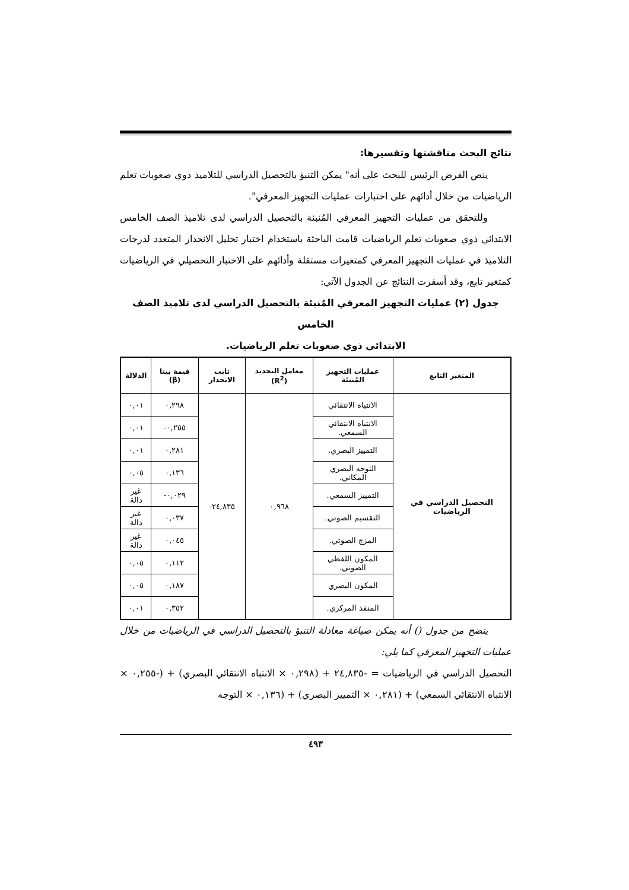نتائج البحث مناقشتها وتفسيرها:
ينص الفرض الرئيس للبحث على أنه" يمكن التنبؤ بالتحصيل الدراسي للتلاميذ ذوي صعوبات تعلم الرياضيات من خلال أدائهم على اختبارات عمليات التجهيز المعرفي".
وللتحقق من عمليات التجهيز المعرفي المُنبئة بالتحصيل الدراسي لدى تلاميذ الصف الخامس الابتدائي ذوي صعوبات تعلم الرياضيات قامت الباحثة باستخدام اختبار تحليل الانحدار المتعدد لدرجات التلاميذ في عمليات التجهيز المعرفي كمتغيرات مستقلة وأدائهم على الاختبار التحصيلي في الرياضيات كمتغير تابع، وقد أسفرت النتائج عن الجدول الآتي:
جدول (٢) عمليات التجهيز المعرفي المُنبئة بالتحصيل الدراسي لدى تلاميذ الصف الخامس
الابتدائي ذوي صعوبات تعلم الرياضيات.
| المتغير التابع | عمليات التجهيز المُنبئة | معامل التحديد (R<sup>2</sup>) | ثابت الانحدار | قيمة بيتا (β) | الدلالة |
| --- | --- | --- | --- | --- | --- |
| التحصيل الدراسي في الرياضيات | الانتباه الانتقائي | ٠,٩٦٨ | ٢٤,٨٣٥- | ٠,٢٩٨ | ٠,٠١ |
| | الانتباه الانتقائي السمعي. | | | ٠,٢٥٥- | ٠,٠١ |
| | التمييز البصري. | | | ٠,٢٨١ | ٠,٠١ |
| | التوجه البصري المكاني. | | | ٠,١٣٦ | ٠,٠٥ |
| | التمييز السمعي. | | | ٠,٠٢٩- | غير دالة |
| | التقسيم الصوتي. | | | ٠,٠٣٧ | غير دالة |
| | المزج الصوتي. | | | ٠,٠٤٥ | غير دالة |
| | المكون اللفظي الصوتي. | | | ٠,١١٢ | ٠,٠٥ |
| | المكون البصري | | | ٠,١٨٧ | ٠,٠٥ |
| | المنفذ المركزي. | | | ٠,٣٥٢ | ٠,٠١ |
يتضح من جدول () أنه يمكن صياغة معادلة التنبؤ بالتحصيل الدراسي في الرياضيات من خلال عمليات التجهيز المعرفي كما يلي:
التحصيل الدراسي في الرياضيات = ‎-٢٤,٨٣٥ + (٠,٢٩٨ × الانتباه الانتقائي البصري) + (‎-٠,٢٥٥ × الانتباه الانتقائي السمعي) + (٠,٢٨١ × التمييز البصري) + (٠,١٣٦ × التوجه
٤٩٣